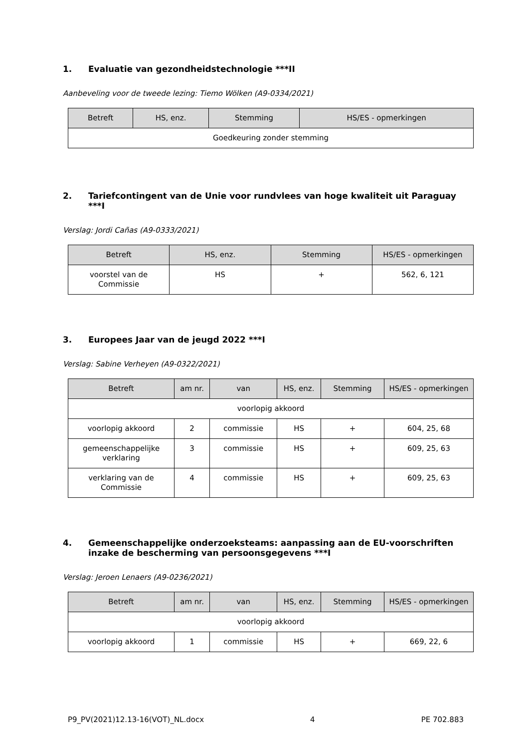1. Evaluatie van gezondheidstechnologie ***II
Aanbeveling voor de tweede lezing: Tiemo Wölken (A9-0334/2021)
| Betreft | HS, enz. | Stemming | HS/ES - opmerkingen |
| --- | --- | --- | --- |
| Goedkeuring zonder stemming | | | |
2. Tariefcontingent van de Unie voor rundvlees van hoge kwaliteit uit Paraguay ***I
Verslag: Jordi Cañas (A9-0333/2021)
| Betreft | HS, enz. | Stemming | HS/ES - opmerkingen |
| --- | --- | --- | --- |
| voorstel van de Commissie | HS | + | 562, 6, 121 |
3. Europees Jaar van de jeugd 2022 ***I
Verslag: Sabine Verheyen (A9-0322/2021)
| Betreft | am nr. | van | HS, enz. | Stemming | HS/ES - opmerkingen |
| --- | --- | --- | --- | --- | --- |
| voorlopig akkoord | | | | | |
| voorlopig akkoord | 2 | commissie | HS | + | 604, 25, 68 |
| gemeenschappelijke verklaring | 3 | commissie | HS | + | 609, 25, 63 |
| verklaring van de Commissie | 4 | commissie | HS | + | 609, 25, 63 |
4. Gemeenschappelijke onderzoeksteams: aanpassing aan de EU-voorschriften inzake de bescherming van persoonsgegevens ***I
Verslag: Jeroen Lenaers (A9-0236/2021)
| Betreft | am nr. | van | HS, enz. | Stemming | HS/ES - opmerkingen |
| --- | --- | --- | --- | --- | --- |
| voorlopig akkoord | | | | | |
| voorlopig akkoord | 1 | commissie | HS | + | 669, 22, 6 |
P9_PV(2021)12.13-16(VOT)_NL.docx 4 PE 702.883